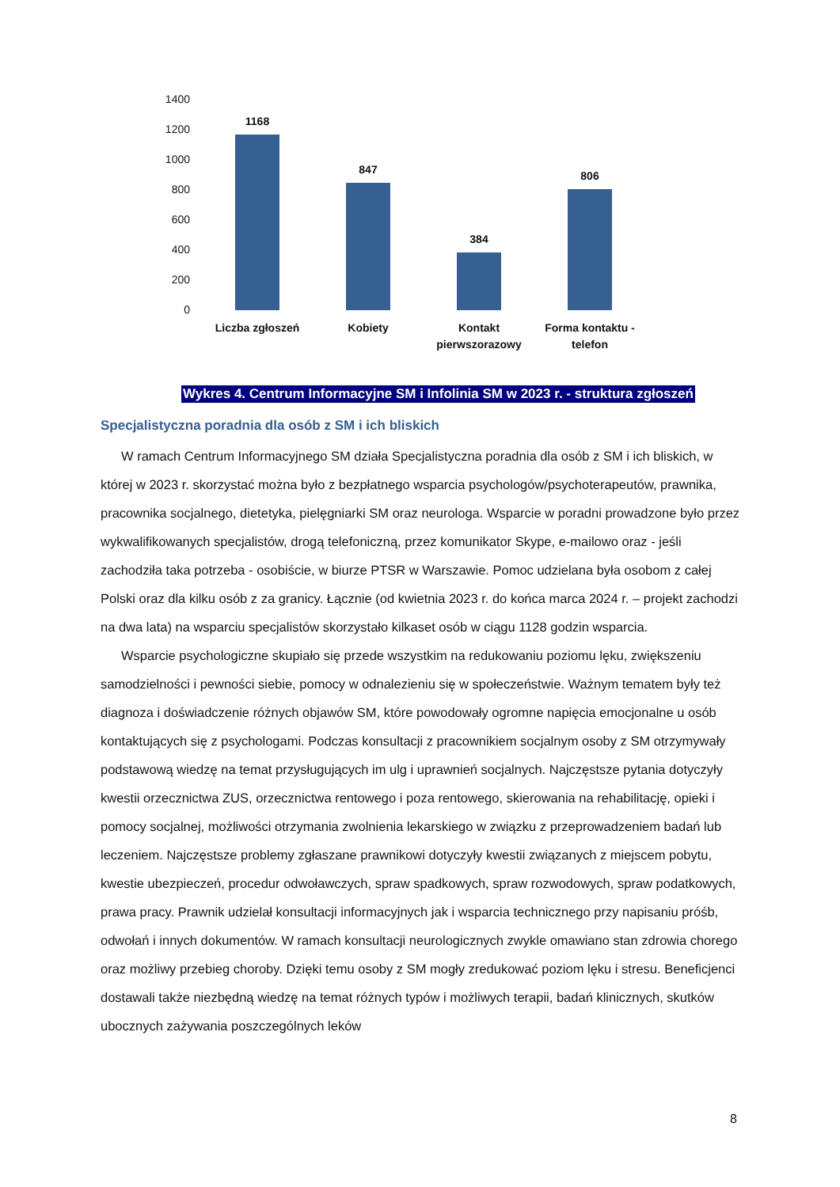1400
1200
1000
800
600
400
200
0
1168
847
384
806
Liczba zgłoszeń Kobiety
Kontakt pierwszorazowy
Forma kontaktu - telefon
Wykres 4. Centrum Informacyjne SM i Infolinia SM w 2023 r. - struktura zgłoszeń
Specjalistyczna poradnia dla osób z SM i ich bliskich
W ramach Centrum Informacyjnego SM działa Specjalistyczna poradnia dla osób z SM i ich bliskich, w której w 2023 r. skorzystać można było z bezpłatnego wsparcia psychologów/psychoterapeutów, prawnika, pracownika socjalnego, dietetyka, pielęgniarki SM oraz neurologa. Wsparcie w poradni prowadzone było przez wykwalifikowanych specjalistów, drogą telefoniczną, przez komunikator Skype, e-mailowo oraz - jeśli zachodziła taka potrzeba - osobiście, w biurze PTSR w Warszawie. Pomoc udzielana była osobom z całej Polski oraz dla kilku osób z za granicy. Łącznie (od kwietnia 2023 r. do końca marca 2024 r. – projekt zachodzi na dwa lata) na wsparciu specjalistów skorzystało kilkaset osób w ciągu 1128 godzin wsparcia.
Wsparcie psychologiczne skupiało się przede wszystkim na redukowaniu poziomu lęku, zwiększeniu samodzielności i pewności siebie, pomocy w odnalezieniu się w społeczeństwie. Ważnym tematem były też diagnoza i doświadczenie różnych objawów SM, które powodowały ogromne napięcia emocjonalne u osób kontaktujących się z psychologami. Podczas konsultacji z pracownikiem socjalnym osoby z SM otrzymywały podstawową wiedzę na temat przysługujących im ulg i uprawnień socjalnych. Najczęstsze pytania dotyczyły kwestii orzecznictwa ZUS, orzecznictwa rentowego i poza rentowego, skierowania na rehabilitację, opieki i pomocy socjalnej, możliwości otrzymania zwolnienia lekarskiego w związku z przeprowadzeniem badań lub leczeniem. Najczęstsze problemy zgłaszane prawnikowi dotyczyły kwestii związanych z miejscem pobytu, kwestie ubezpieczeń, procedur odwoławczych, spraw spadkowych, spraw rozwodowych, spraw podatkowych, prawa pracy. Prawnik udzielał konsultacji informacyjnych jak i wsparcia technicznego przy napisaniu próśb, odwołań i innych dokumentów. W ramach konsultacji neurologicznych zwykle omawiano stan zdrowia chorego oraz możliwy przebieg choroby. Dzięki temu osoby z SM mogły zredukować poziom lęku i stresu. Beneficjenci dostawali także niezbędną wiedzę na temat różnych typów i możliwych terapii, badań klinicznych, skutków ubocznych zażywania poszczególnych leków
8